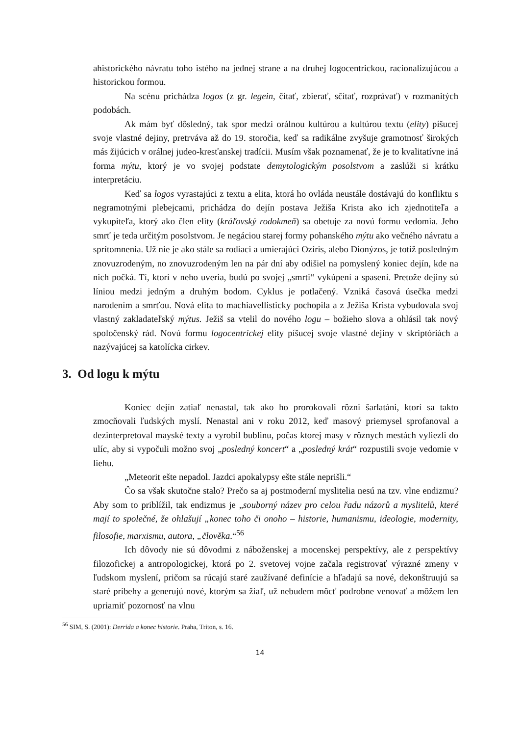ahistorického návratu toho istého na jednej strane a na druhej logocentrickou, racionalizujúcou a historickou formou.
Na scénu prichádza logos (z gr. legein, čítať, zbierať, sčítať, rozprávať) v rozmanitých podobách.
Ak mám byť dôsledný, tak spor medzi orálnou kultúrou a kultúrou textu (elity) píšucej svoje vlastné dejiny, pretrváva až do 19. storočia, keď sa radikálne zvyšuje gramotnosť širokých más žijúcich v orálnej judeo-kresťanskej tradícii. Musím však poznamenať, že je to kvalitatívne iná forma mýtu, ktorý je vo svojej podstate demytologickým posolstvom a zaslúži si krátku interpretáciu.
Keď sa logos vyrastajúci z textu a elita, ktorá ho ovláda neustále dostávajú do konfliktu s negramotnými plebejcami, prichádza do dejín postava Ježiša Krista ako ich zjednotiteľa a vykupiteľa, ktorý ako člen elity (kráľovský rodokmeň) sa obetuje za novú formu vedomia. Jeho smrť je teda určitým posolstvom. Je negáciou starej formy pohanského mýtu ako večného návratu a sprítomnenia. Už nie je ako stále sa rodiaci a umierajúci Ozíris, alebo Dionýzos, je totiž posledným znovuzrodeným, no znovuzrodeným len na pár dní aby odišiel na pomyslený koniec dejín, kde na nich počká. Tí, ktorí v neho uveria, budú po svojej „smrti“ vykúpení a spasení. Pretože dejiny sú líniou medzi jedným a druhým bodom. Cyklus je potlačený. Vzniká časová úsečka medzi narodením a smrťou. Nová elita to machiavellisticky pochopila a z Ježiša Krista vybudovala svoj vlastný zakladateľský mýtus. Ježiš sa vtelil do nového logu – božieho slova a ohlásil tak nový spoločenský rád. Novú formu logocentrickej elity píšucej svoje vlastné dejiny v skriptóriách a nazývajúcej sa katolícka cirkev.
3. Od logu k mýtu
Koniec dejín zatiaľ nenastal, tak ako ho prorokovali rôzni šarlatáni, ktorí sa takto zmocňovali ľudských myslí. Nenastal ani v roku 2012, keď masový priemysel sprofanoval a dezinterpretoval mayské texty a vyrobil bublinu, počas ktorej masy v rôznych mestách vyliezli do ulíc, aby si vypočuli možno svoj „posledný koncert“ a „posledný krát“ rozpustili svoje vedomie v liehu.
„Meteorit ešte nepadol. Jazdci apokalypsy ešte stále neprišli.“
Čo sa však skutočne stalo? Prečo sa aj postmoderní myslitelia nesú na tzv. vlne endizmu? Aby som to priblížil, tak endizmus je „souborný název pro celou řadu názorů a myslitelů, které mají to společné, že ohlašují „konec toho či onoho – historie, humanismu, ideologie, modernity, filosofie, marxismu, autora, „člověka.“<sup>56</sup>
Ich dôvody nie sú dôvodmi z náboženskej a mocenskej perspektívy, ale z perspektívy filozofickej a antropologickej, ktorá po 2. svetovej vojne začala registrovať výrazné zmeny v ľudskom myslení, pričom sa rúcajú staré zaužívané definície a hľadajú sa nové, dekonštruujú sa staré príbehy a generujú nové, ktorým sa žiaľ, už nebudem môcť podrobne venovať a môžem len upriamiť pozornosť na vlnu
<sup>56</sup> SIM, S. (2001): Derrida a konec historie. Praha, Triton, s. 16.
14